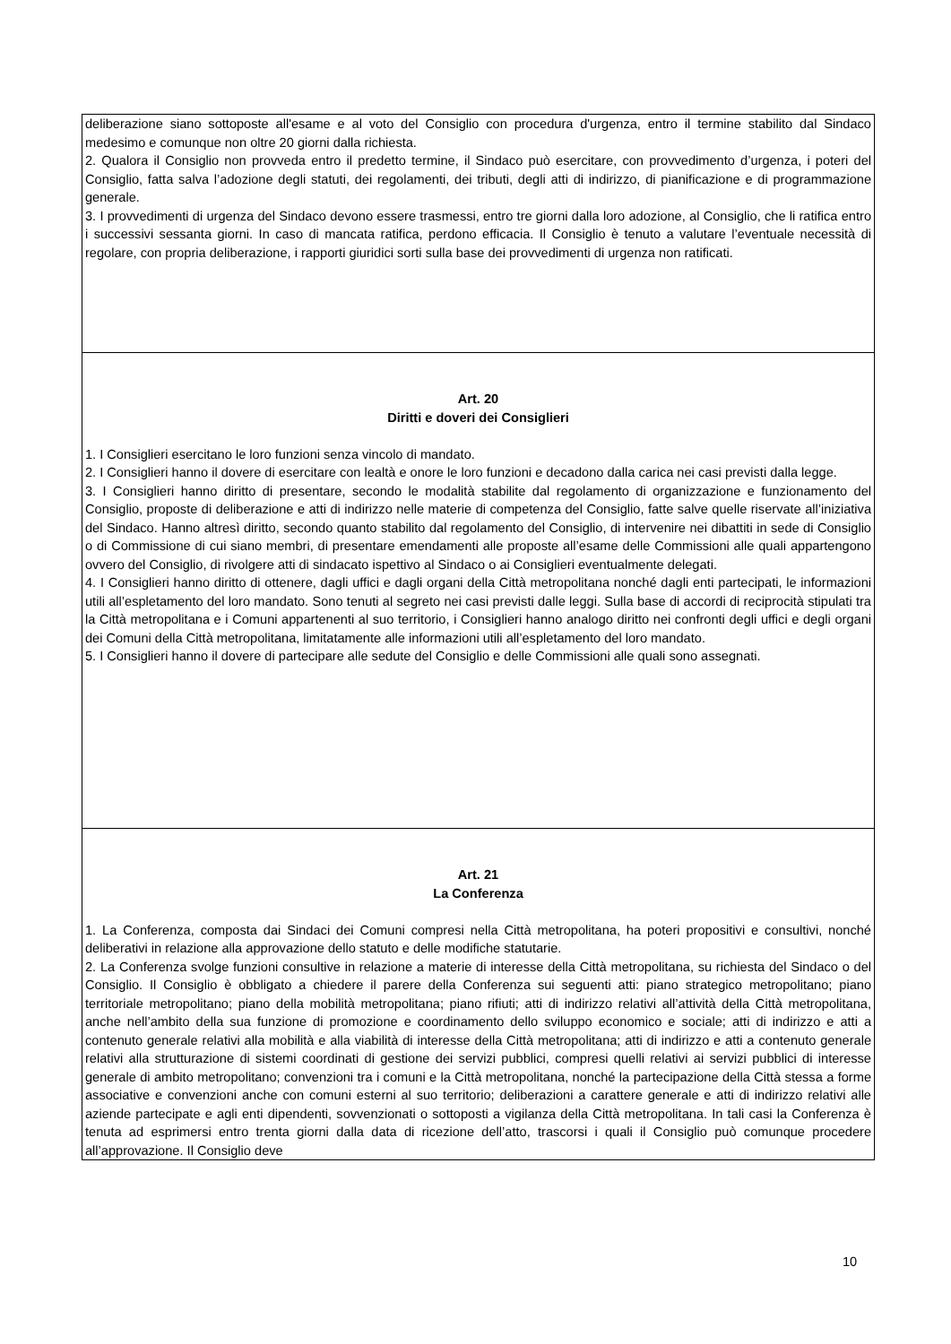| deliberazione siano sottoposte all'esame e al voto del Consiglio con procedura d'urgenza, entro il termine stabilito dal Sindaco medesimo e comunque non oltre 20 giorni dalla richiesta. 2. Qualora il Consiglio non provveda entro il predetto termine, il Sindaco può esercitare, con provvedimento d’urgenza, i poteri del Consiglio, fatta salva l’adozione degli statuti, dei regolamenti, dei tributi, degli atti di indirizzo, di pianificazione e di programmazione generale. 3. I provvedimenti di urgenza del Sindaco devono essere trasmessi, entro tre giorni dalla loro adozione, al Consiglio, che li ratifica entro i successivi sessanta giorni. In caso di mancata ratifica, perdono efficacia. Il Consiglio è tenuto a valutare l’eventuale necessità di regolare, con propria deliberazione, i rapporti giuridici sorti sulla base dei provvedimenti di urgenza non ratificati. |
| Art. 20 Diritti e doveri dei Consiglieri 1. I Consiglieri esercitano le loro funzioni senza vincolo di mandato. 2. I Consiglieri hanno il dovere di esercitare con lealtà e onore le loro funzioni e decadono dalla carica nei casi previsti dalla legge. 3. I Consiglieri hanno diritto di presentare, secondo le modalità stabilite dal regolamento di organizzazione e funzionamento del Consiglio, proposte di deliberazione e atti di indirizzo nelle materie di competenza del Consiglio, fatte salve quelle riservate all’iniziativa del Sindaco. Hanno altresì diritto, secondo quanto stabilito dal regolamento del Consiglio, di intervenire nei dibattiti in sede di Consiglio o di Commissione di cui siano membri, di presentare emendamenti alle proposte all’esame delle Commissioni alle quali appartengono ovvero del Consiglio, di rivolgere atti di sindacato ispettivo al Sindaco o ai Consiglieri eventualmente delegati. 4. I Consiglieri hanno diritto di ottenere, dagli uffici e dagli organi della Città metropolitana nonché dagli enti partecipati, le informazioni utili all’espletamento del loro mandato. Sono tenuti al segreto nei casi previsti dalle leggi. Sulla base di accordi di reciprocità stipulati tra la Città metropolitana e i Comuni appartenenti al suo territorio, i Consiglieri hanno analogo diritto nei confronti degli uffici e degli organi dei Comuni della Città metropolitana, limitatamente alle informazioni utili all’espletamento del loro mandato. 5. I Consiglieri hanno il dovere di partecipare alle sedute del Consiglio e delle Commissioni alle quali sono assegnati. |
| Art. 21 La Conferenza 1. La Conferenza, composta dai Sindaci dei Comuni compresi nella Città metropolitana, ha poteri propositivi e consultivi, nonché deliberativi in relazione alla approvazione dello statuto e delle modifiche statutarie. 2. La Conferenza svolge funzioni consultive in relazione a materie di interesse della Città metropolitana, su richiesta del Sindaco o del Consiglio. Il Consiglio è obbligato a chiedere il parere della Conferenza sui seguenti atti: piano strategico metropolitano; piano territoriale metropolitano; piano della mobilità metropolitana; piano rifiuti; atti di indirizzo relativi all’attività della Città metropolitana, anche nell’ambito della sua funzione di promozione e coordinamento dello sviluppo economico e sociale; atti di indirizzo e atti a contenuto generale relativi alla mobilità e alla viabilità di interesse della Città metropolitana; atti di indirizzo e atti a contenuto generale relativi alla strutturazione di sistemi coordinati di gestione dei servizi pubblici, compresi quelli relativi ai servizi pubblici di interesse generale di ambito metropolitano; convenzioni tra i comuni e la Città metropolitana, nonché la partecipazione della Città stessa a forme associative e convenzioni anche con comuni esterni al suo territorio; deliberazioni a carattere generale e atti di indirizzo relativi alle aziende partecipate e agli enti dipendenti, sovvenzionati o sottoposti a vigilanza della Città metropolitana. In tali casi la Conferenza è tenuta ad esprimersi entro trenta giorni dalla data di ricezione dell’atto, trascorsi i quali il Consiglio può comunque procedere all’approvazione. Il Consiglio deve |
10